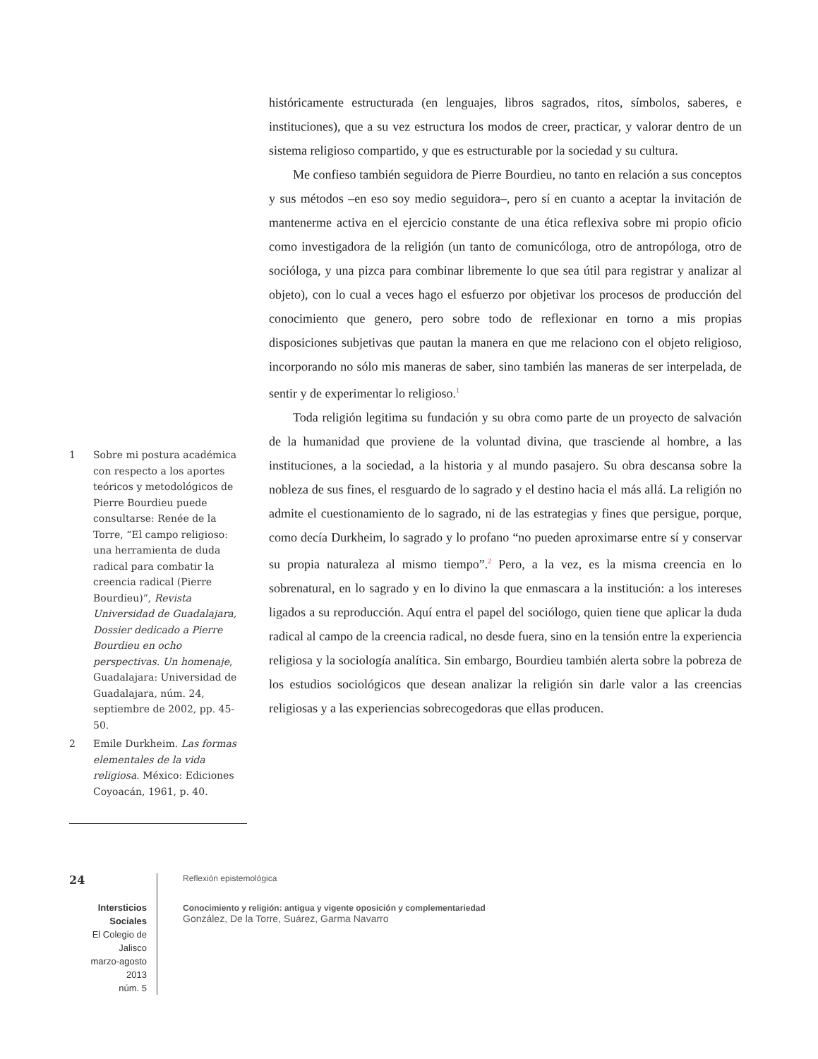1 Sobre mi postura académica con respecto a los aportes teóricos y metodológicos de Pierre Bourdieu puede consultarse: Renée de la Torre, “El campo religioso: una herramienta de duda radical para combatir la creencia radical (Pierre Bourdieu)”, Revista Universidad de Guadalajara, Dossier dedicado a Pierre Bourdieu en ocho perspectivas. Un homenaje, Guadalajara: Universidad de Guadalajara, núm. 24, septiembre de 2002, pp. 45-50.
2 Emile Durkheim. Las formas elementales de la vida religiosa. México: Ediciones Coyoacán, 1961, p. 40.
históricamente estructurada (en lenguajes, libros sagrados, ritos, símbolos, saberes, e instituciones), que a su vez estructura los modos de creer, practicar, y valorar dentro de un sistema religioso compartido, y que es estructurable por la sociedad y su cultura.
Me confieso también seguidora de Pierre Bourdieu, no tanto en relación a sus conceptos y sus métodos –en eso soy medio seguidora–, pero sí en cuanto a aceptar la invitación de mantenerme activa en el ejercicio constante de una ética reflexiva sobre mi propio oficio como investigadora de la religión (un tanto de comunicóloga, otro de antropóloga, otro de socióloga, y una pizca para combinar libremente lo que sea útil para registrar y analizar al objeto), con lo cual a veces hago el esfuerzo por objetivar los procesos de producción del conocimiento que genero, pero sobre todo de reflexionar en torno a mis propias disposiciones subjetivas que pautan la manera en que me relaciono con el objeto religioso, incorporando no sólo mis maneras de saber, sino también las maneras de ser interpelada, de sentir y de experimentar lo religioso.<sup>1</sup>
Toda religión legitima su fundación y su obra como parte de un proyecto de salvación de la humanidad que proviene de la voluntad divina, que trasciende al hombre, a las instituciones, a la sociedad, a la historia y al mundo pasajero. Su obra descansa sobre la nobleza de sus fines, el resguardo de lo sagrado y el destino hacia el más allá. La religión no admite el cuestionamiento de lo sagrado, ni de las estrategias y fines que persigue, porque, como decía Durkheim, lo sagrado y lo profano “no pueden aproximarse entre sí y conservar su propia naturaleza al mismo tiempo”.<sup>2</sup> Pero, a la vez, es la misma creencia en lo sobrenatural, en lo sagrado y en lo divino la que enmascara a la institución: a los intereses ligados a su reproducción. Aquí entra el papel del sociólogo, quien tiene que aplicar la duda radical al campo de la creencia radical, no desde fuera, sino en la tensión entre la experiencia religiosa y la sociología analítica. Sin embargo, Bourdieu también alerta sobre la pobreza de los estudios sociológicos que desean analizar la religión sin darle valor a las creencias religiosas y a las experiencias sobrecogedoras que ellas producen.
24
Intersticios Sociales
El Colegio de Jalisco
marzo-agosto 2013
núm. 5
Reflexión epistemológica
Conocimiento y religión: antigua y vigente oposición y complementariedad
González, De la Torre, Suárez, Garma Navarro